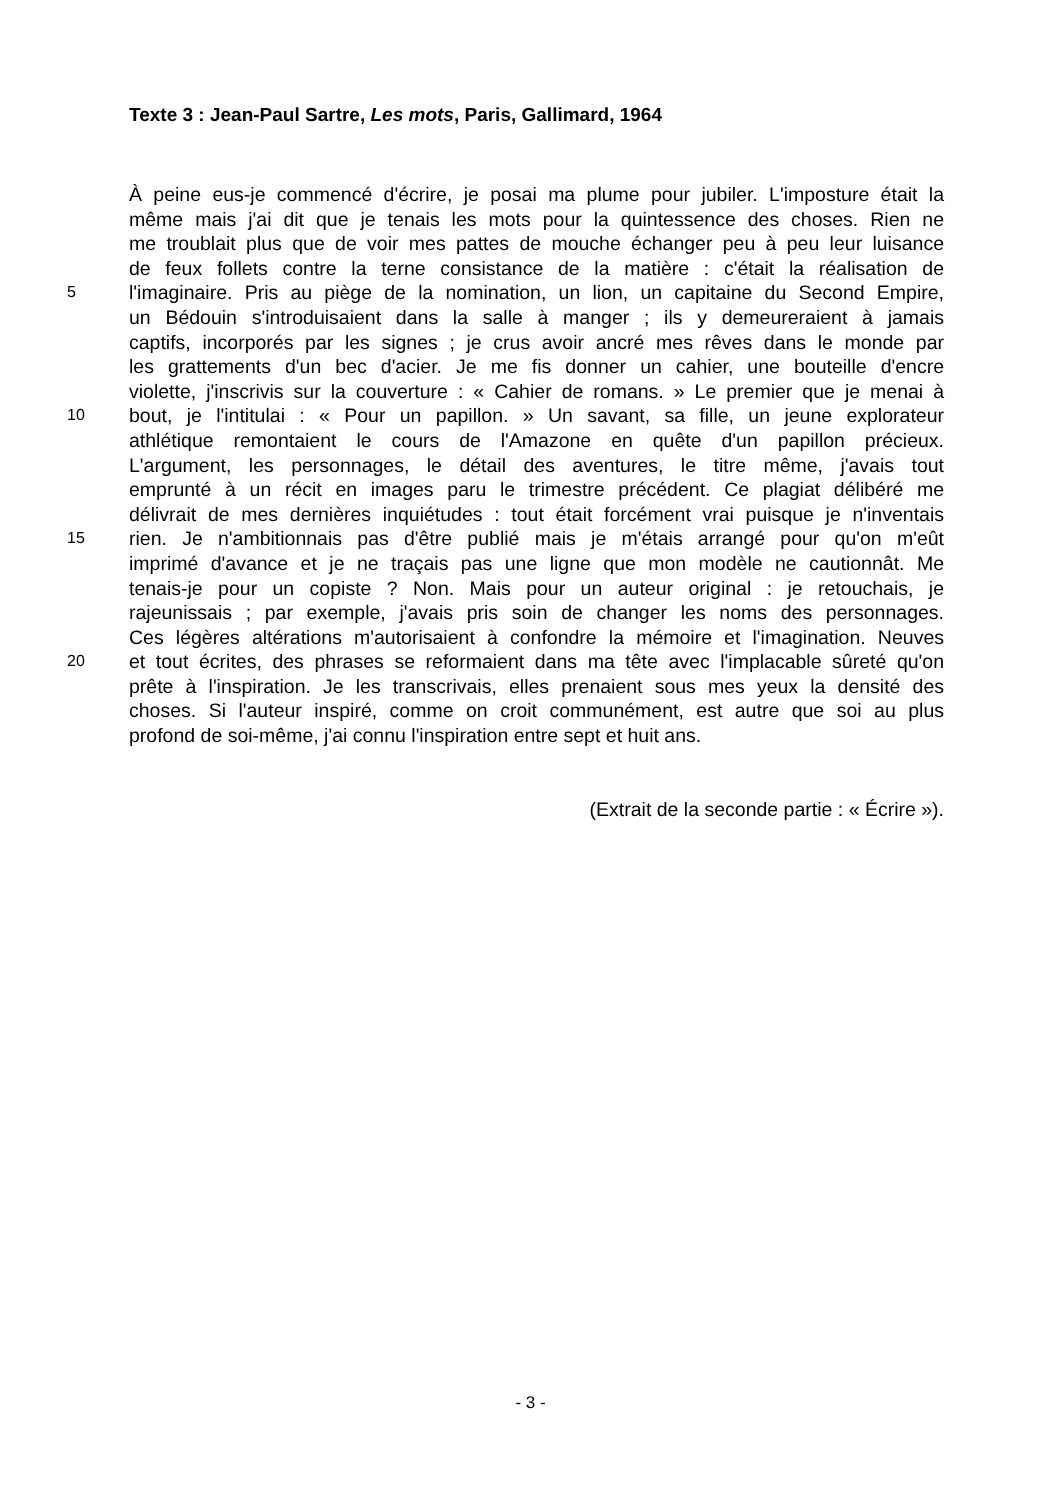Texte 3 : Jean-Paul Sartre, Les mots, Paris, Gallimard, 1964
À peine eus-je commencé d'écrire, je posai ma plume pour jubiler. L'imposture était la
même mais j'ai dit que je tenais les mots pour la quintessence des choses. Rien ne
me troublait plus que de voir mes pattes de mouche échanger peu à peu leur luisance
de feux follets contre la terne consistance de la matière : c'était la réalisation de
5
l'imaginaire. Pris au piège de la nomination, un lion, un capitaine du Second Empire,
un Bédouin s'introduisaient dans la salle à manger ; ils y demeureraient à jamais
captifs, incorporés par les signes ; je crus avoir ancré mes rêves dans le monde par
les grattements d'un bec d'acier. Je me fis donner un cahier, une bouteille d'encre
violette, j'inscrivis sur la couverture : « Cahier de romans. » Le premier que je menai à
10
bout, je l'intitulai : « Pour un papillon. » Un savant, sa fille, un jeune explorateur
athlétique remontaient le cours de l'Amazone en quête d'un papillon précieux.
L'argument, les personnages, le détail des aventures, le titre même, j'avais tout
emprunté à un récit en images paru le trimestre précédent. Ce plagiat délibéré me
délivrait de mes dernières inquiétudes : tout était forcément vrai puisque je n'inventais
15
rien. Je n'ambitionnais pas d'être publié mais je m'étais arrangé pour qu'on m'eût
imprimé d'avance et je ne traçais pas une ligne que mon modèle ne cautionnât. Me
tenais-je pour un copiste ? Non. Mais pour un auteur original : je retouchais, je
rajeunissais ; par exemple, j'avais pris soin de changer les noms des personnages.
Ces légères altérations m'autorisaient à confondre la mémoire et l'imagination. Neuves
20
et tout écrites, des phrases se reformaient dans ma tête avec l'implacable sûreté qu'on
prête à l'inspiration. Je les transcrivais, elles prenaient sous mes yeux la densité des
choses. Si l'auteur inspiré, comme on croit communément, est autre que soi au plus
profond de soi-même, j'ai connu l'inspiration entre sept et huit ans.
(Extrait de la seconde partie : « Écrire »).
- 3 -